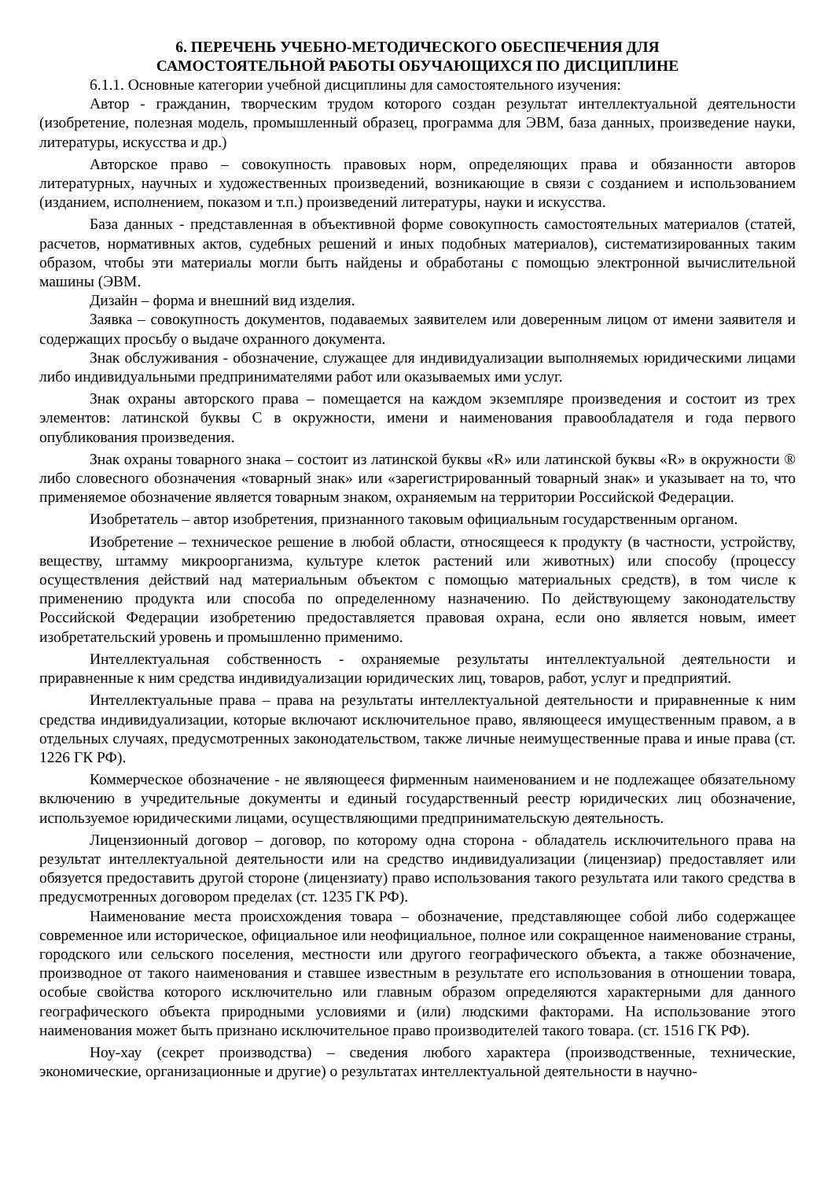6. ПЕРЕЧЕНЬ УЧЕБНО-МЕТОДИЧЕСКОГО ОБЕСПЕЧЕНИЯ ДЛЯ
САМОСТОЯТЕЛЬНОЙ РАБОТЫ ОБУЧАЮЩИХСЯ ПО ДИСЦИПЛИНЕ
6.1.1. Основные категории учебной дисциплины для самостоятельного изучения:
Автор - гражданин, творческим трудом которого создан результат интеллектуальной деятельности (изобретение, полезная модель, промышленный образец, программа для ЭВМ, база данных, произведение науки, литературы, искусства и др.)
Авторское право – совокупность правовых норм, определяющих права и обязанности авторов литературных, научных и художественных произведений, возникающие в связи с созданием и использованием (изданием, исполнением, показом и т.п.) произведений литературы, науки и искусства.
База данных - представленная в объективной форме совокупность самостоятельных материалов (статей, расчетов, нормативных актов, судебных решений и иных подобных материалов), систематизированных таким образом, чтобы эти материалы могли быть найдены и обработаны с помощью электронной вычислительной машины (ЭВМ.
Дизайн – форма и внешний вид изделия.
Заявка – совокупность документов, подаваемых заявителем или доверенным лицом от имени заявителя и содержащих просьбу о выдаче охранного документа.
Знак обслуживания - обозначение, служащее для индивидуализации выполняемых юридическими лицами либо индивидуальными предпринимателями работ или оказываемых ими услуг.
Знак охраны авторского права – помещается на каждом экземпляре произведения и состоит из трех элементов: латинской буквы С в окружности, имени и наименования правообладателя и года первого опубликования произведения.
Знак охраны товарного знака – состоит из латинской буквы «R» или латинской буквы «R» в окружности ® либо словесного обозначения «товарный знак» или «зарегистрированный товарный знак» и указывает на то, что применяемое обозначение является товарным знаком, охраняемым на территории Российской Федерации.
Изобретатель – автор изобретения, признанного таковым официальным государственным органом.
Изобретение – техническое решение в любой области, относящееся к продукту (в частности, устройству, веществу, штамму микроорганизма, культуре клеток растений или животных) или способу (процессу осуществления действий над материальным объектом с помощью материальных средств), в том числе к применению продукта или способа по определенному назначению. По действующему законодательству Российской Федерации изобретению предоставляется правовая охрана, если оно является новым, имеет изобретательский уровень и промышленно применимо.
Интеллектуальная собственность - охраняемые результаты интеллектуальной деятельности и приравненные к ним средства индивидуализации юридических лиц, товаров, работ, услуг и предприятий.
Интеллектуальные права – права на результаты интеллектуальной деятельности и приравненные к ним средства индивидуализации, которые включают исключительное право, являющееся имущественным правом, а в отдельных случаях, предусмотренных законодательством, также личные неимущественные права и иные права (ст. 1226 ГК РФ).
Коммерческое обозначение - не являющееся фирменным наименованием и не подлежащее обязательному включению в учредительные документы и единый государственный реестр юридических лиц обозначение, используемое юридическими лицами, осуществляющими предпринимательскую деятельность.
Лицензионный договор – договор, по которому одна сторона - обладатель исключительного права на результат интеллектуальной деятельности или на средство индивидуализации (лицензиар) предоставляет или обязуется предоставить другой стороне (лицензиату) право использования такого результата или такого средства в предусмотренных договором пределах (ст. 1235 ГК РФ).
Наименование места происхождения товара – обозначение, представляющее собой либо содержащее современное или историческое, официальное или неофициальное, полное или сокращенное наименование страны, городского или сельского поселения, местности или другого географического объекта, а также обозначение, производное от такого наименования и ставшее известным в результате его использования в отношении товара, особые свойства которого исключительно или главным образом определяются характерными для данного географического объекта природными условиями и (или) людскими факторами. На использование этого наименования может быть признано исключительное право производителей такого товара. (ст. 1516 ГК РФ).
Ноу-хау (секрет производства) – сведения любого характера (производственные, технические, экономические, организационные и другие) о результатах интеллектуальной деятельности в научно-